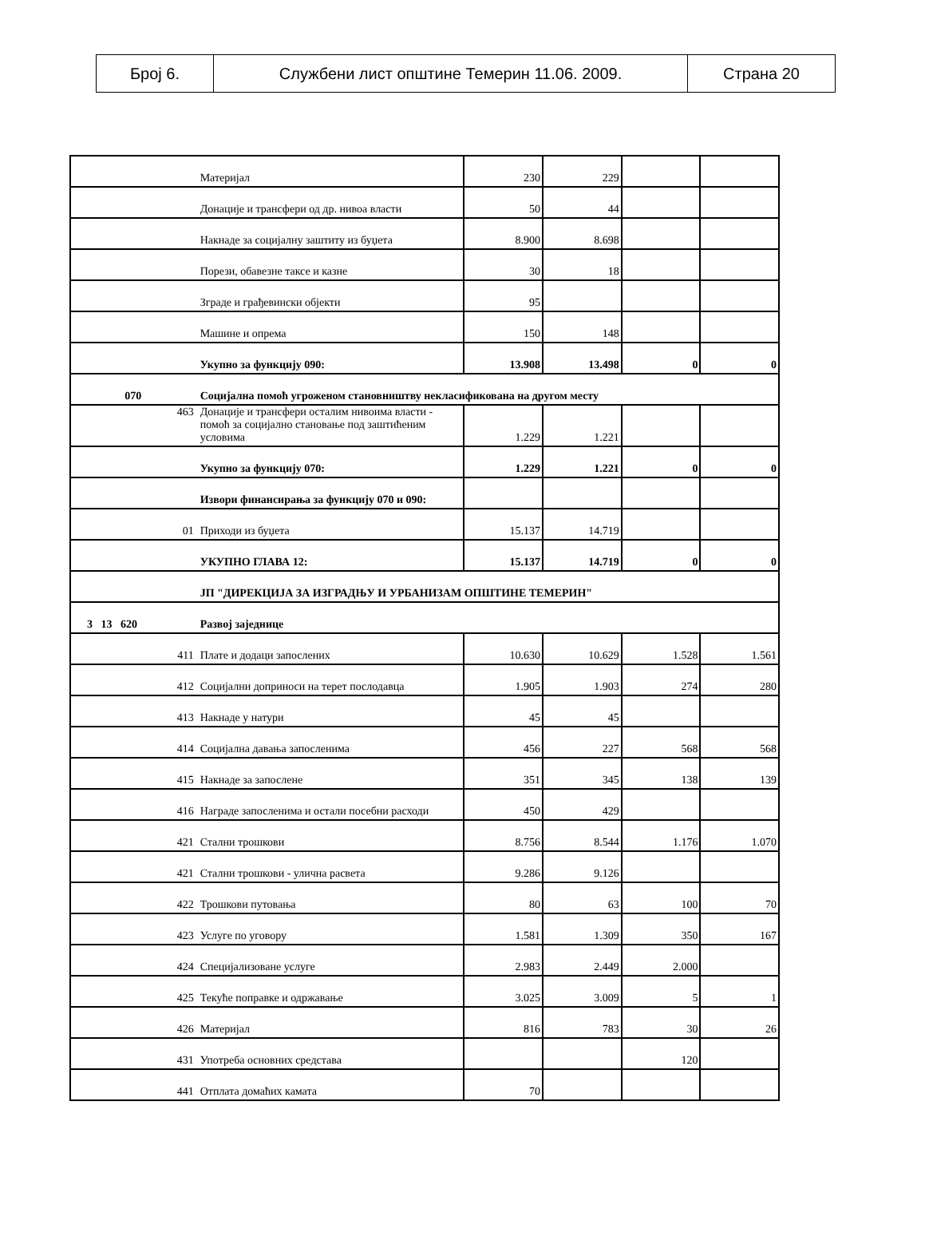| Број 6. | Службени лист општине Темерин 11.06. 2009. | Страна 20 |
| | Материјал | 230 | 229 | | |
| | Донације и трансфери од др. нивоа власти | 50 | 44 | | |
| | Накнаде за социјалну заштиту из буџета | 8.900 | 8.698 | | |
| | Порези, обавезне таксе и казне | 30 | 18 | | |
| | Зграде и грађевински објекти | 95 | | | |
| | Машине и опрема | 150 | 148 | | |
| | Укупно за функцију 090: | 13.908 | 13.498 | 0 | 0 |
| 070 | Социјална помоћ угроженом становништву некласификована на другом месту | | | | |
| 463 | Донације и трансфери осталим нивоима власти - помоћ за социјално становање под заштићеним условима | 1.229 | 1.221 | | |
| | Укупно за функцију 070: | 1.229 | 1.221 | 0 | 0 |
| | Извори финансирања за функцију 070 и 090: | | | | |
| 01 | Приходи из буџета | 15.137 | 14.719 | | |
| | УКУПНО ГЛАВА 12: | 15.137 | 14.719 | 0 | 0 |
| | ЈП "ДИРЕКЦИЈА ЗА ИЗГРАДЊУ И УРБАНИЗАМ ОПШТИНЕ ТЕМЕРИН" | | | | |
| 3 13 620 | Развој заједнице | | | | |
| 411 | Плате и додаци запослених | 10.630 | 10.629 | 1.528 | 1.561 |
| 412 | Социјални доприноси на терет послодавца | 1.905 | 1.903 | 274 | 280 |
| 413 | Накнаде у натури | 45 | 45 | | |
| 414 | Социјална давања запосленима | 456 | 227 | 568 | 568 |
| 415 | Накнаде за запослене | 351 | 345 | 138 | 139 |
| 416 | Награде запосленима и остали посебни расходи | 450 | 429 | | |
| 421 | Стални трошкови | 8.756 | 8.544 | 1.176 | 1.070 |
| 421 | Стални трошкови - улична расвета | 9.286 | 9.126 | | |
| 422 | Трошкови путовања | 80 | 63 | 100 | 70 |
| 423 | Услуге по уговору | 1.581 | 1.309 | 350 | 167 |
| 424 | Специјализоване услуге | 2.983 | 2.449 | 2.000 | |
| 425 | Текуће поправке и одржавање | 3.025 | 3.009 | 5 | 1 |
| 426 | Материјал | 816 | 783 | 30 | 26 |
| 431 | Употреба основних средстава | | | 120 | |
| 441 | Отплата домаћих камата | 70 | | | |